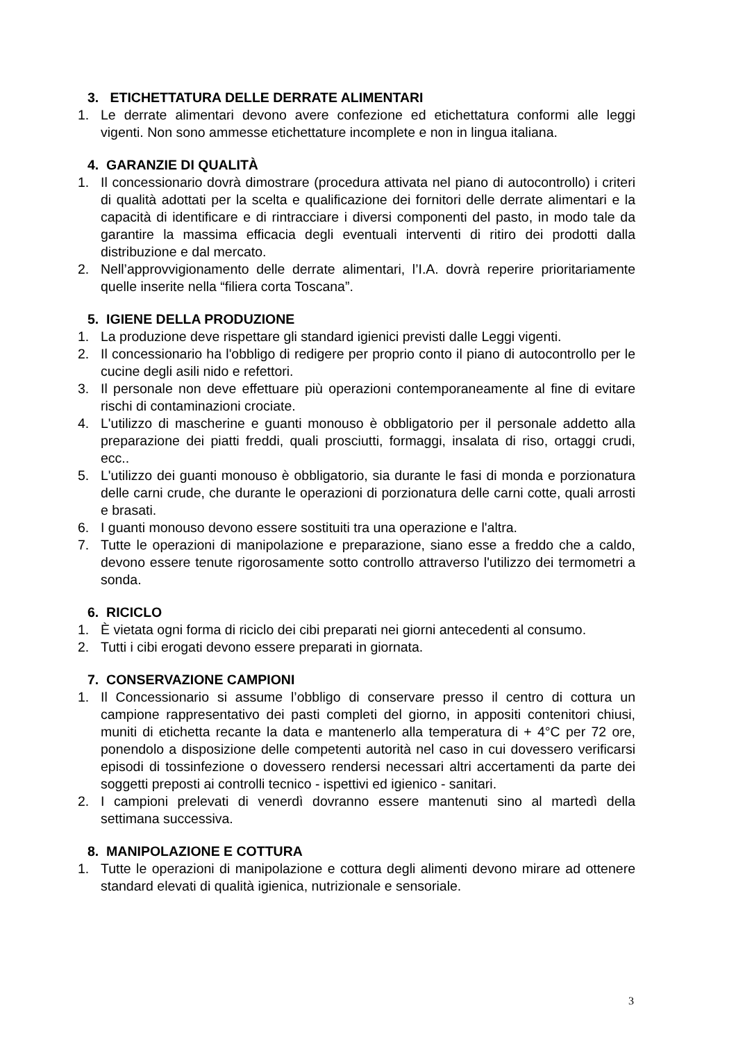3. ETICHETTATURA DELLE DERRATE ALIMENTARI
1. Le derrate alimentari devono avere confezione ed etichettatura conformi alle leggi vigenti. Non sono ammesse etichettature incomplete e non in lingua italiana.
4. GARANZIE DI QUALITÀ
1. Il concessionario dovrà dimostrare (procedura attivata nel piano di autocontrollo) i criteri di qualità adottati per la scelta e qualificazione dei fornitori delle derrate alimentari e la capacità di identificare e di rintracciare i diversi componenti del pasto, in modo tale da garantire la massima efficacia degli eventuali interventi di ritiro dei prodotti dalla distribuzione e dal mercato.
2. Nell’approvvigionamento delle derrate alimentari, l’I.A. dovrà reperire prioritariamente quelle inserite nella “filiera corta Toscana”.
5. IGIENE DELLA PRODUZIONE
1. La produzione deve rispettare gli standard igienici previsti dalle Leggi vigenti.
2. Il concessionario ha l'obbligo di redigere per proprio conto il piano di autocontrollo per le cucine degli asili nido e refettori.
3. Il personale non deve effettuare più operazioni contemporaneamente al fine di evitare rischi di contaminazioni crociate.
4. L'utilizzo di mascherine e guanti monouso è obbligatorio per il personale addetto alla preparazione dei piatti freddi, quali prosciutti, formaggi, insalata di riso, ortaggi crudi, ecc..
5. L'utilizzo dei guanti monouso è obbligatorio, sia durante le fasi di monda e porzionatura delle carni crude, che durante le operazioni di porzionatura delle carni cotte, quali arrosti e brasati.
6. I guanti monouso devono essere sostituiti tra una operazione e l'altra.
7. Tutte le operazioni di manipolazione e preparazione, siano esse a freddo che a caldo, devono essere tenute rigorosamente sotto controllo attraverso l'utilizzo dei termometri a sonda.
6. RICICLO
1. È vietata ogni forma di riciclo dei cibi preparati nei giorni antecedenti al consumo.
2. Tutti i cibi erogati devono essere preparati in giornata.
7. CONSERVAZIONE CAMPIONI
1. Il Concessionario si assume l’obbligo di conservare presso il centro di cottura un campione rappresentativo dei pasti completi del giorno, in appositi contenitori chiusi, muniti di etichetta recante la data e mantenerlo alla temperatura di + 4°C per 72 ore, ponendolo a disposizione delle competenti autorità nel caso in cui dovessero verificarsi episodi di tossinfezione o dovessero rendersi necessari altri accertamenti da parte dei soggetti preposti ai controlli tecnico - ispettivi ed igienico - sanitari.
2. I campioni prelevati di venerdì dovranno essere mantenuti sino al martedì della settimana successiva.
8. MANIPOLAZIONE E COTTURA
1. Tutte le operazioni di manipolazione e cottura degli alimenti devono mirare ad ottenere standard elevati di qualità igienica, nutrizionale e sensoriale.
3